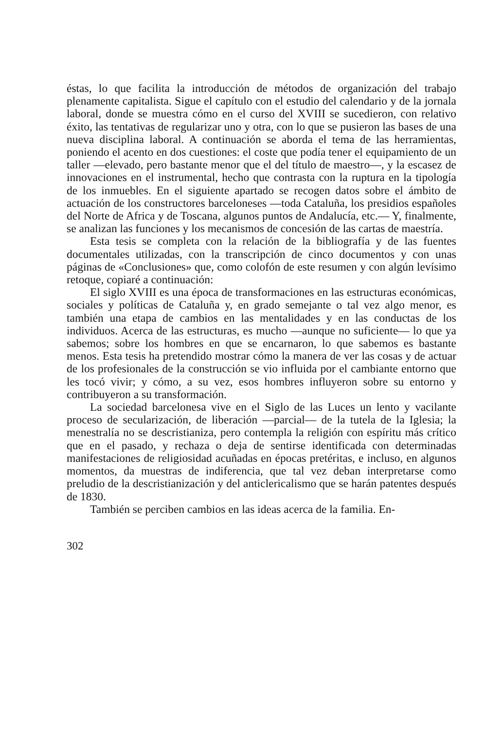éstas, lo que facilita la introducción de métodos de organización del trabajo plenamente capitalista. Sigue el capítulo con el estudio del calendario y de la jornala laboral, donde se muestra cómo en el curso del XVIII se sucedieron, con relativo éxito, las tentativas de regularizar uno y otra, con lo que se pusieron las bases de una nueva disciplina laboral. A continuación se aborda el tema de las herramientas, poniendo el acento en dos cuestiones: el coste que podía tener el equipamiento de un taller —elevado, pero bastante menor que el del título de maestro—, y la escasez de innovaciones en el instrumental, hecho que contrasta con la ruptura en la tipología de los inmuebles. En el siguiente apartado se recogen datos sobre el ámbito de actuación de los constructores barceloneses —toda Cataluña, los presidios españoles del Norte de Africa y de Toscana, algunos puntos de Andalucía, etc.— Y, finalmente, se analizan las funciones y los mecanismos de concesión de las cartas de maestría.
Esta tesis se completa con la relación de la bibliografía y de las fuentes documentales utilizadas, con la transcripción de cinco documentos y con unas páginas de «Conclusiones» que, como colofón de este resumen y con algún levísimo retoque, copiaré a continuación:
El siglo XVIII es una época de transformaciones en las estructuras económicas, sociales y políticas de Cataluña y, en grado semejante o tal vez algo menor, es también una etapa de cambios en las mentalidades y en las conductas de los individuos. Acerca de las estructuras, es mucho —aunque no suficiente— lo que ya sabemos; sobre los hombres en que se encarnaron, lo que sabemos es bastante menos. Esta tesis ha pretendido mostrar cómo la manera de ver las cosas y de actuar de los profesionales de la construcción se vio influida por el cambiante entorno que les tocó vivir; y cómo, a su vez, esos hombres influyeron sobre su entorno y contribuyeron a su transformación.
La sociedad barcelonesa vive en el Siglo de las Luces un lento y vacilante proceso de secularización, de liberación —parcial— de la tutela de la Iglesia; la menestralía no se descristianiza, pero contempla la religión con espíritu más crítico que en el pasado, y rechaza o deja de sentirse identificada con determinadas manifestaciones de religiosidad acuñadas en épocas pretéritas, e incluso, en algunos momentos, da muestras de indiferencia, que tal vez deban interpretarse como preludio de la descristianización y del anticlericalismo que se harán patentes después de 1830.
También se perciben cambios en las ideas acerca de la familia. En-
302